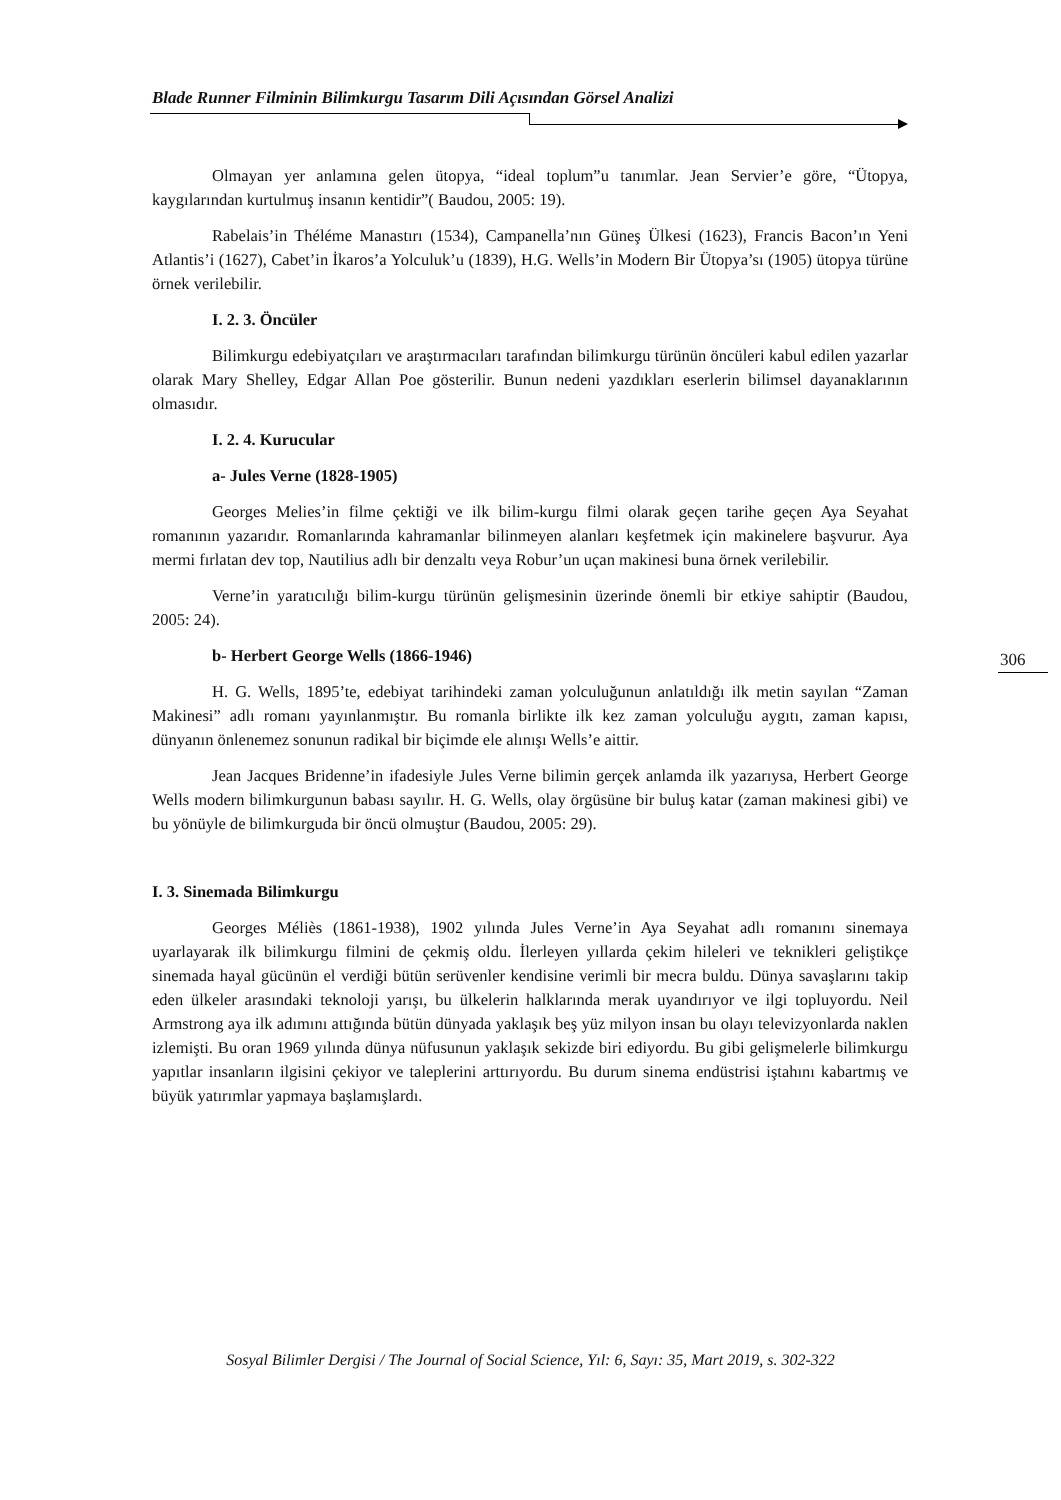Blade Runner Filminin Bilimkurgu Tasarım Dili Açısından Görsel Analizi
Olmayan yer anlamına gelen ütopya, “ideal toplum”u tanımlar. Jean Servier’e göre, “Ütopya, kaygılarından kurtulmuş insanın kentidir”( Baudou, 2005: 19).
Rabelais’in Théléme Manastırı (1534), Campanella’nın Güneş Ülkesi (1623), Francis Bacon’ın Yeni Atlantis’i (1627), Cabet’in İkaros’a Yolculuk’u (1839), H.G. Wells’in Modern Bir Ütopya’sı (1905) ütopya türüne örnek verilebilir.
I. 2. 3. Öncüler
Bilimkurgu edebiyatçıları ve araştırmacıları tarafından bilimkurgu türünün öncüleri kabul edilen yazarlar olarak Mary Shelley, Edgar Allan Poe gösterilir. Bunun nedeni yazdıkları eserlerin bilimsel dayanaklarının olmasıdır.
I. 2. 4. Kurucular
a- Jules Verne (1828-1905)
Georges Melies’in filme çektiği ve ilk bilim-kurgu filmi olarak geçen tarihe geçen Aya Seyahat romanının yazarıdır. Romanlarında kahramanlar bilinmeyen alanları keşfetmek için makinelere başvurur. Aya mermi fırlatan dev top, Nautilius adlı bir denzaltı veya Robur’un uçan makinesi buna örnek verilebilir.
Verne’in yaratıcılığı bilim-kurgu türünün gelişmesinin üzerinde önemli bir etkiye sahiptir (Baudou, 2005: 24).
b- Herbert George Wells (1866-1946)
H. G. Wells, 1895’te, edebiyat tarihindeki zaman yolculuğunun anlatıldığı ilk metin sayılan “Zaman Makinesi” adlı romanı yayınlanmıştır. Bu romanla birlikte ilk kez zaman yolculuğu aygıtı, zaman kapısı, dünyanın önlenemez sonunun radikal bir biçimde ele alınışı Wells’e aittir.
Jean Jacques Bridenne’in ifadesiyle Jules Verne bilimin gerçek anlamda ilk yazarıysa, Herbert George Wells modern bilimkurgunun babası sayılır. H. G. Wells, olay örgüsüne bir buluş katar (zaman makinesi gibi) ve bu yönüyle de bilimkurguda bir öncü olmuştur (Baudou, 2005: 29).
I. 3. Sinemada Bilimkurgu
Georges Méliès (1861-1938), 1902 yılında Jules Verne’in Aya Seyahat adlı romanını sinemaya uyarlayarak ilk bilimkurgu filmini de çekmiş oldu. İlerleyen yıllarda çekim hileleri ve teknikleri geliştikçe sinemada hayal gücünün el verdiği bütün serüvenler kendisine verimli bir mecra buldu. Dünya savaşlarını takip eden ülkeler arasındaki teknoloji yarışı, bu ülkelerin halklarında merak uyandırıyor ve ilgi topluyordu. Neil Armstrong aya ilk adımını attığında bütün dünyada yaklaşık beş yüz milyon insan bu olayı televizyonlarda naklen izlemişti. Bu oran 1969 yılında dünya nüfusunun yaklaşık sekizde biri ediyordu. Bu gibi gelişmelerle bilimkurgu yapıtlar insanların ilgisini çekiyor ve taleplerini arttırıyordu. Bu durum sinema endüstrisi iştahını kabartmış ve büyük yatırımlar yapmaya başlamışlardı.
306
Sosyal Bilimler Dergisi / The Journal of Social Science, Yıl: 6, Sayı: 35, Mart 2019, s. 302-322